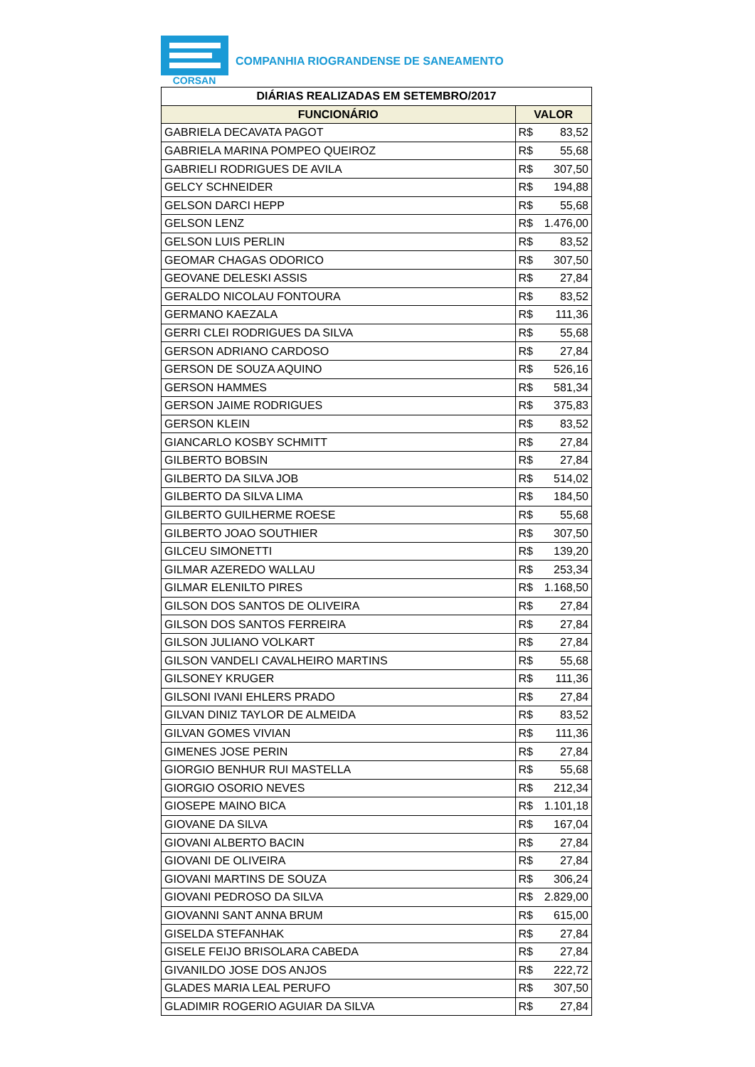CORSAN
COMPANHIA RIOGRANDENSE DE SANEAMENTO
| DIÁRIAS REALIZADAS EM SETEMBRO/2017 | | |
| --- | --- | --- |
| FUNCIONÁRIO | VALOR | |
| GABRIELA DECAVATA PAGOT | R$ | 83,52 |
| GABRIELA MARINA POMPEO QUEIROZ | R$ | 55,68 |
| GABRIELI RODRIGUES DE AVILA | R$ | 307,50 |
| GELCY SCHNEIDER | R$ | 194,88 |
| GELSON DARCI HEPP | R$ | 55,68 |
| GELSON LENZ | R$ | 1.476,00 |
| GELSON LUIS PERLIN | R$ | 83,52 |
| GEOMAR CHAGAS ODORICO | R$ | 307,50 |
| GEOVANE DELESKI ASSIS | R$ | 27,84 |
| GERALDO NICOLAU FONTOURA | R$ | 83,52 |
| GERMANO KAEZALA | R$ | 111,36 |
| GERRI CLEI RODRIGUES DA SILVA | R$ | 55,68 |
| GERSON ADRIANO CARDOSO | R$ | 27,84 |
| GERSON DE SOUZA AQUINO | R$ | 526,16 |
| GERSON HAMMES | R$ | 581,34 |
| GERSON JAIME RODRIGUES | R$ | 375,83 |
| GERSON KLEIN | R$ | 83,52 |
| GIANCARLO KOSBY SCHMITT | R$ | 27,84 |
| GILBERTO BOBSIN | R$ | 27,84 |
| GILBERTO DA SILVA JOB | R$ | 514,02 |
| GILBERTO DA SILVA LIMA | R$ | 184,50 |
| GILBERTO GUILHERME ROESE | R$ | 55,68 |
| GILBERTO JOAO SOUTHIER | R$ | 307,50 |
| GILCEU SIMONETTI | R$ | 139,20 |
| GILMAR AZEREDO WALLAU | R$ | 253,34 |
| GILMAR ELENILTO PIRES | R$ | 1.168,50 |
| GILSON DOS SANTOS DE OLIVEIRA | R$ | 27,84 |
| GILSON DOS SANTOS FERREIRA | R$ | 27,84 |
| GILSON JULIANO VOLKART | R$ | 27,84 |
| GILSON VANDELI CAVALHEIRO MARTINS | R$ | 55,68 |
| GILSONEY KRUGER | R$ | 111,36 |
| GILSONI IVANI EHLERS PRADO | R$ | 27,84 |
| GILVAN DINIZ TAYLOR DE ALMEIDA | R$ | 83,52 |
| GILVAN GOMES VIVIAN | R$ | 111,36 |
| GIMENES JOSE PERIN | R$ | 27,84 |
| GIORGIO BENHUR RUI MASTELLA | R$ | 55,68 |
| GIORGIO OSORIO NEVES | R$ | 212,34 |
| GIOSEPE MAINO BICA | R$ | 1.101,18 |
| GIOVANE DA SILVA | R$ | 167,04 |
| GIOVANI ALBERTO BACIN | R$ | 27,84 |
| GIOVANI DE OLIVEIRA | R$ | 27,84 |
| GIOVANI MARTINS DE SOUZA | R$ | 306,24 |
| GIOVANI PEDROSO DA SILVA | R$ | 2.829,00 |
| GIOVANNI SANT ANNA BRUM | R$ | 615,00 |
| GISELDA STEFANHAK | R$ | 27,84 |
| GISELE FEIJO BRISOLARA CABEDA | R$ | 27,84 |
| GIVANILDO JOSE DOS ANJOS | R$ | 222,72 |
| GLADES MARIA LEAL PERUFO | R$ | 307,50 |
| GLADIMIR ROGERIO AGUIAR DA SILVA | R$ | 27,84 |